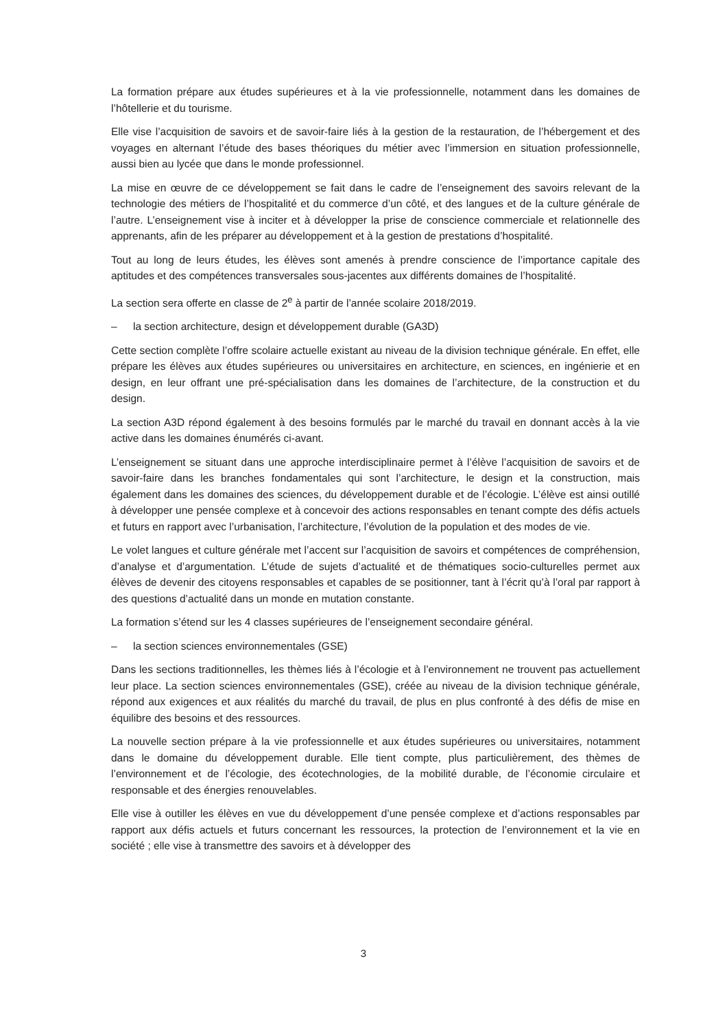La formation prépare aux études supérieures et à la vie professionnelle, notamment dans les domaines de l’hôtellerie et du tourisme.
Elle vise l’acquisition de savoirs et de savoir-faire liés à la gestion de la restauration, de l’hébergement et des voyages en alternant l’étude des bases théoriques du métier avec l’immersion en situation professionnelle, aussi bien au lycée que dans le monde professionnel.
La mise en œuvre de ce développement se fait dans le cadre de l’enseignement des savoirs relevant de la technologie des métiers de l’hospitalité et du commerce d’un côté, et des langues et de la culture générale de l’autre. L’enseignement vise à inciter et à développer la prise de conscience commerciale et relationnelle des apprenants, afin de les préparer au développement et à la gestion de prestations d’hospitalité.
Tout au long de leurs études, les élèves sont amenés à prendre conscience de l’importance capitale des aptitudes et des compétences transversales sous-jacentes aux différents domaines de l’hospitalité.
La section sera offerte en classe de 2<sup>e</sup> à partir de l’année scolaire 2018/2019.
– la section architecture, design et développement durable (GA3D)
Cette section complète l’offre scolaire actuelle existant au niveau de la division technique générale. En effet, elle prépare les élèves aux études supérieures ou universitaires en architecture, en sciences, en ingénierie et en design, en leur offrant une pré-spécialisation dans les domaines de l’architecture, de la construction et du design.
La section A3D répond également à des besoins formulés par le marché du travail en donnant accès à la vie active dans les domaines énumérés ci-avant.
L’enseignement se situant dans une approche interdisciplinaire permet à l’élève l’acquisition de savoirs et de savoir-faire dans les branches fondamentales qui sont l’architecture, le design et la construction, mais également dans les domaines des sciences, du développement durable et de l’écologie. L’élève est ainsi outillé à développer une pensée complexe et à concevoir des actions responsables en tenant compte des défis actuels et futurs en rapport avec l’urbanisation, l’architecture, l’évolution de la population et des modes de vie.
Le volet langues et culture générale met l’accent sur l’acquisition de savoirs et compétences de compréhension, d’analyse et d’argumentation. L’étude de sujets d’actualité et de thématiques socio-culturelles permet aux élèves de devenir des citoyens responsables et capables de se positionner, tant à l’écrit qu’à l’oral par rapport à des questions d’actualité dans un monde en mutation constante.
La formation s’étend sur les 4 classes supérieures de l’enseignement secondaire général.
– la section sciences environnementales (GSE)
Dans les sections traditionnelles, les thèmes liés à l’écologie et à l’environnement ne trouvent pas actuellement leur place. La section sciences environnementales (GSE), créée au niveau de la division technique générale, répond aux exigences et aux réalités du marché du travail, de plus en plus confronté à des défis de mise en équilibre des besoins et des ressources.
La nouvelle section prépare à la vie professionnelle et aux études supérieures ou universitaires, notamment dans le domaine du développement durable. Elle tient compte, plus particulièrement, des thèmes de l’environnement et de l’écologie, des écotechnologies, de la mobilité durable, de l’économie circulaire et responsable et des énergies renouvelables.
Elle vise à outiller les élèves en vue du développement d’une pensée complexe et d’actions responsables par rapport aux défis actuels et futurs concernant les ressources, la protection de l’environnement et la vie en société ; elle vise à transmettre des savoirs et à développer des
3